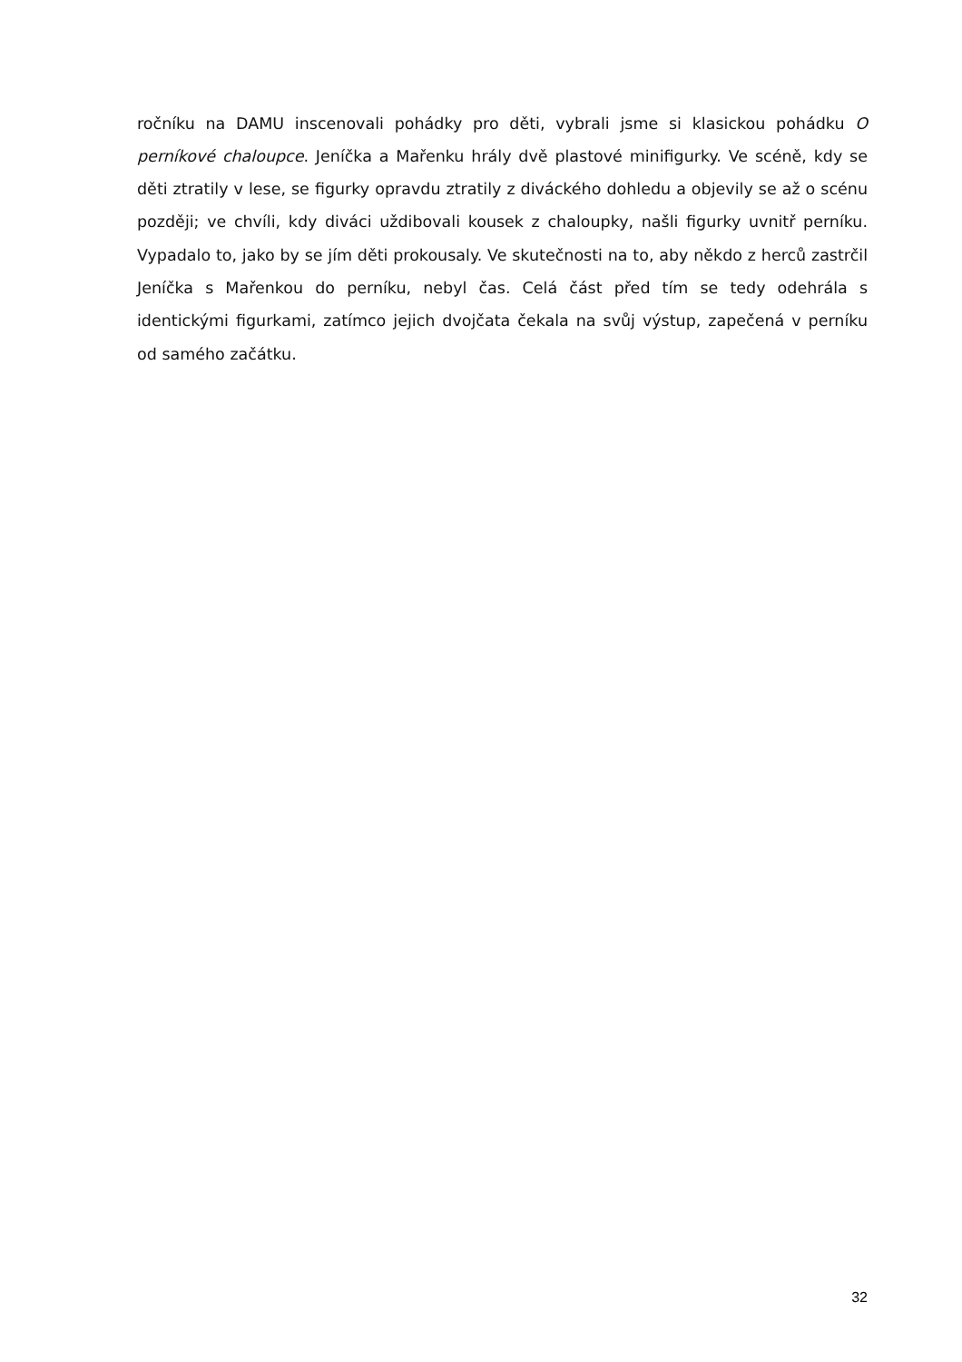ročníku na DAMU inscenovali pohádky pro děti, vybrali jsme si klasickou pohádku O perníkové chaloupce. Jeníčka a Mařenku hrály dvě plastové minifigurky. Ve scéně, kdy se děti ztratily v lese, se figurky opravdu ztratily z diváckého dohledu a objevily se až o scénu později; ve chvíli, kdy diváci uždibovali kousek z chaloupky, našli figurky uvnitř perníku. Vypadalo to, jako by se jím děti prokousaly. Ve skutečnosti na to, aby někdo z herců zastrčil Jeníčka s Mařenkou do perníku, nebyl čas. Celá část před tím se tedy odehrála s identickými figurkami, zatímco jejich dvojčata čekala na svůj výstup, zapečená v perníku od samého začátku.
32